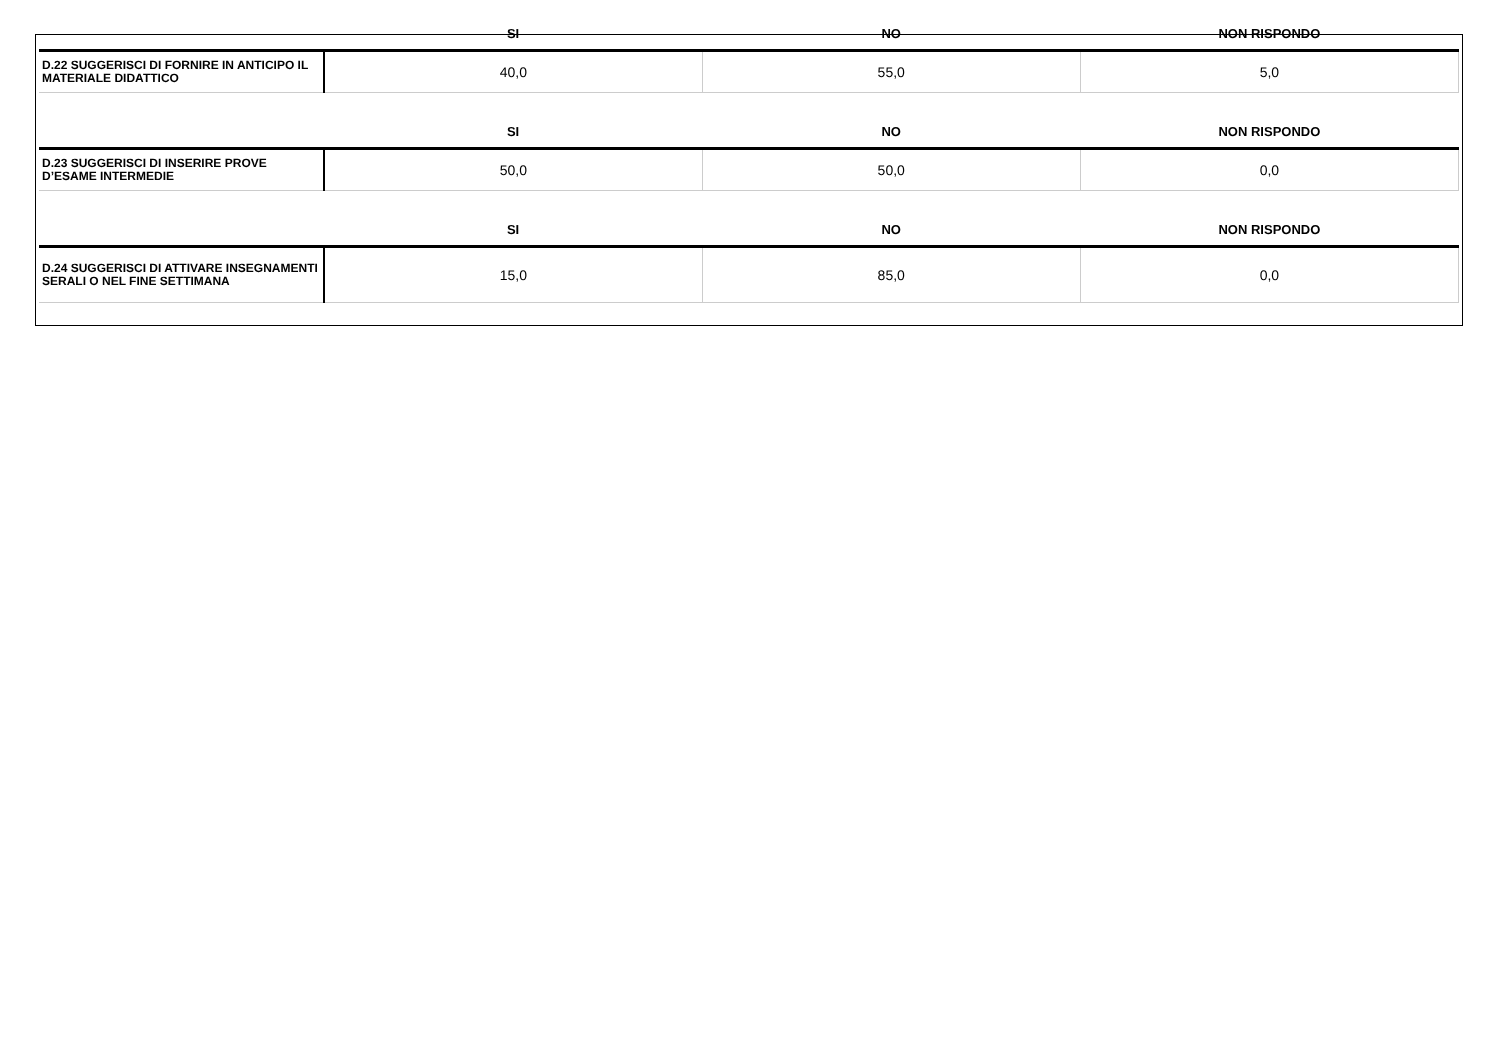| | SI | NO | NON RISPONDO |
| --- | --- | --- | --- |
| D.22 SUGGERISCI DI FORNIRE IN ANTICIPO IL MATERIALE DIDATTICO | 40,0 | 55,0 | 5,0 |
| | SI | NO | NON RISPONDO |
| D.23 SUGGERISCI DI INSERIRE PROVE D’ESAME INTERMEDIE | 50,0 | 50,0 | 0,0 |
| | SI | NO | NON RISPONDO |
| D.24 SUGGERISCI DI ATTIVARE INSEGNAMENTI SERALI O NEL FINE SETTIMANA | 15,0 | 85,0 | 0,0 |